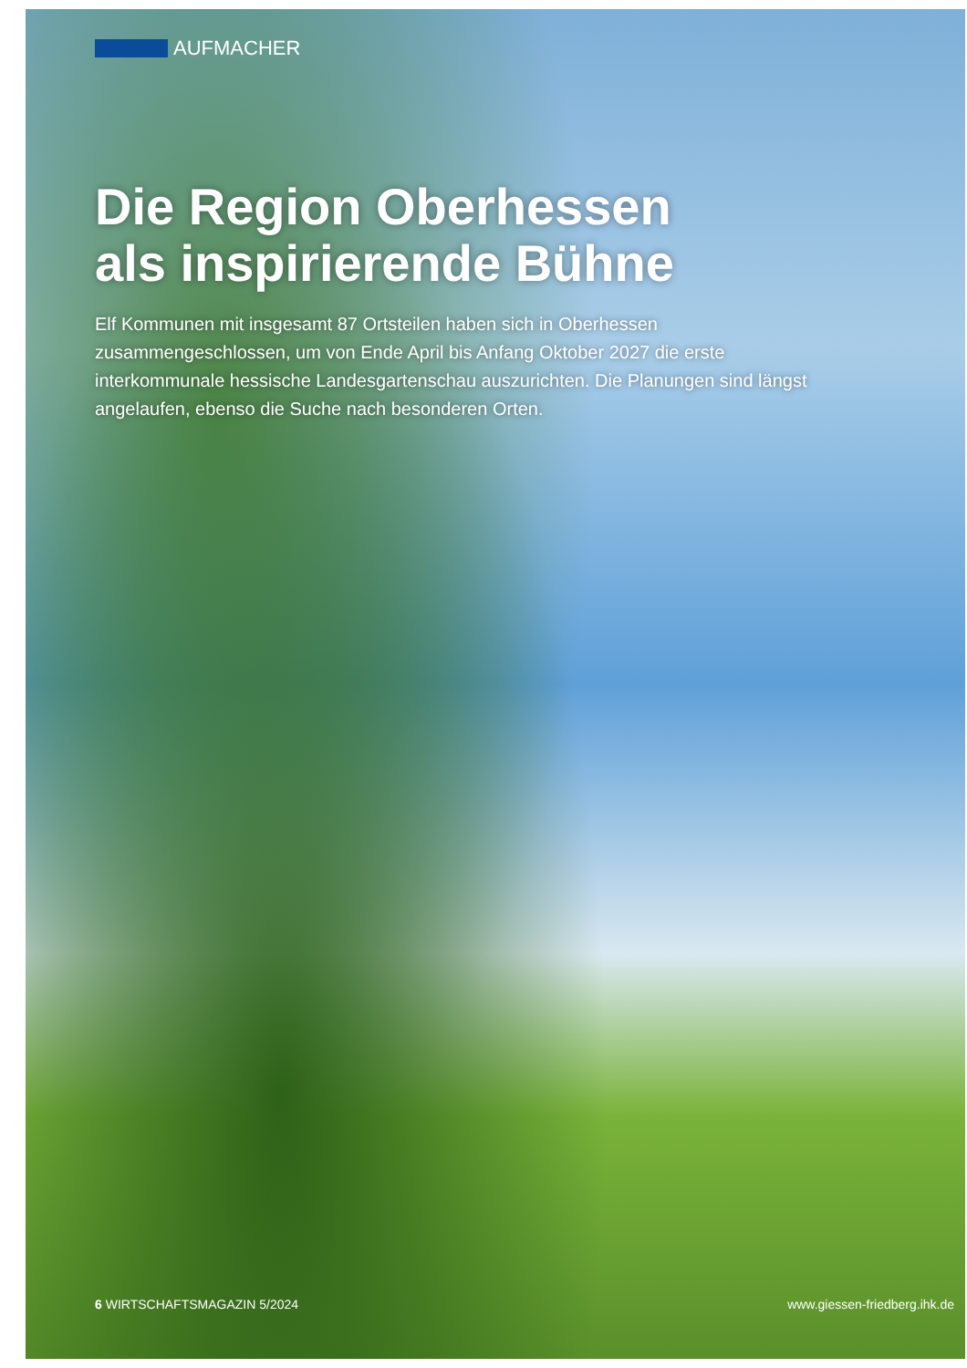AUFMACHER
Die Region Oberhessen
als inspirierende Bühne
Elf Kommunen mit insgesamt 87 Ortsteilen haben sich in Oberhessen zusammengeschlossen, um von Ende April bis Anfang Oktober 2027 die erste interkommunale hessische Landesgartenschau auszurichten. Die Planungen sind längst angelaufen, ebenso die Suche nach besonderen Orten.
6 WIRTSCHAFTSMAGAZIN 5/2024 www.giessen-friedberg.ihk.de